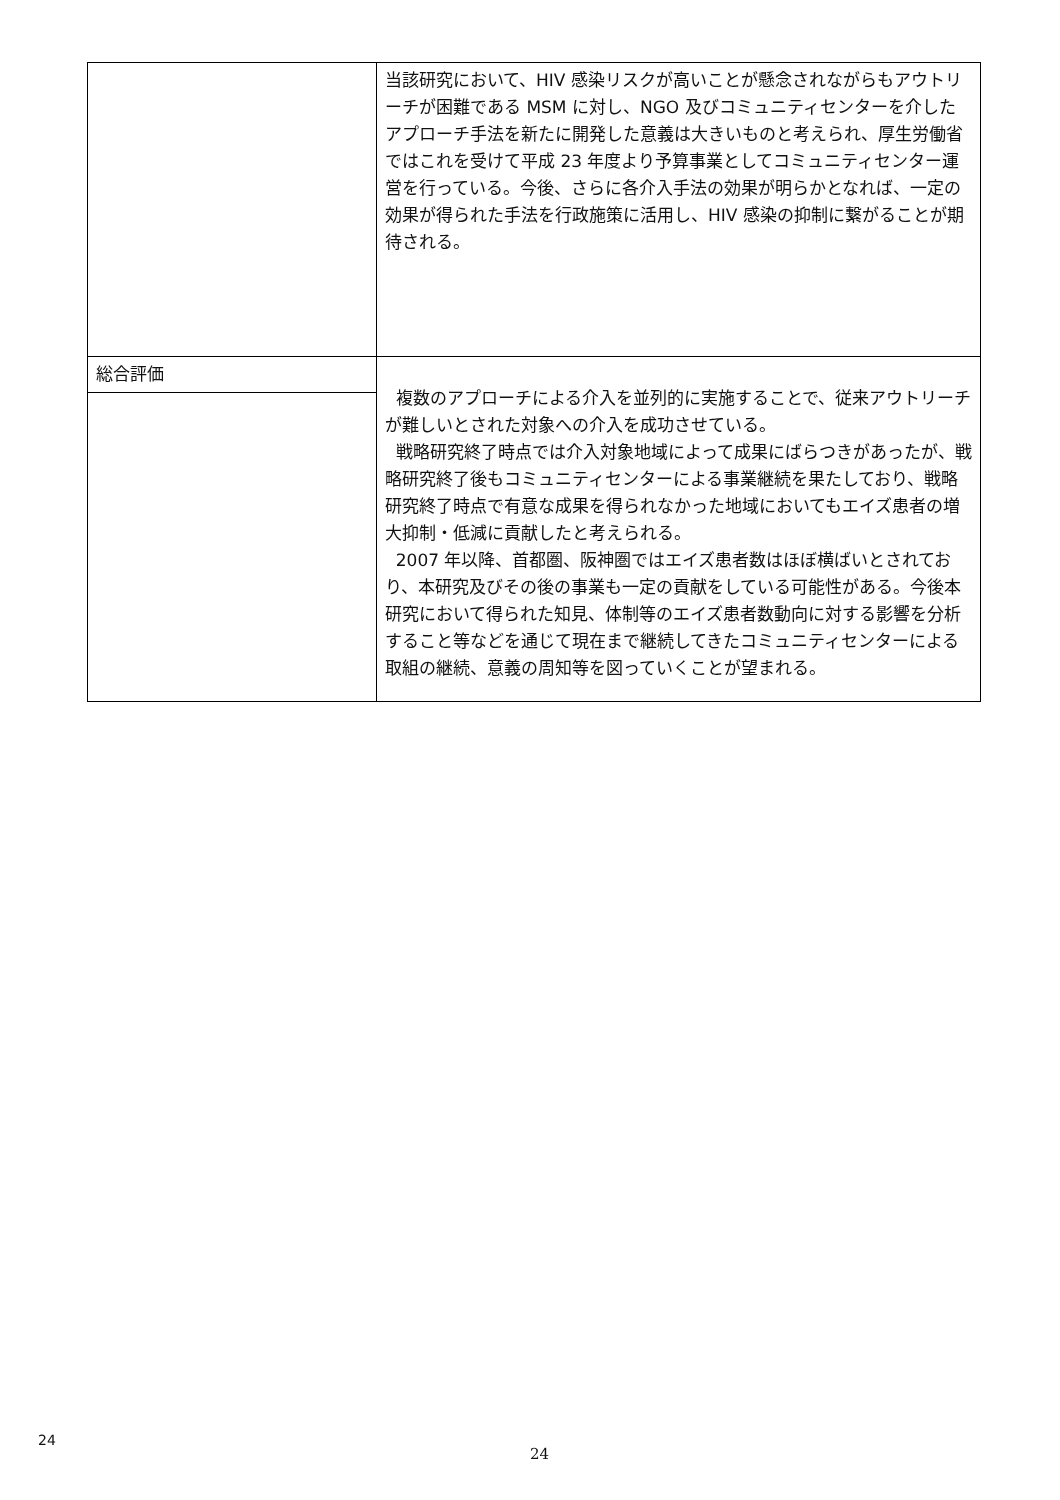| | 当該研究において、HIV 感染リスクが高いことが懸念されながらもアウトリーチが困難である MSM に対し、NGO 及びコミュニティセンターを介したアプローチ手法を新たに開発した意義は大きいものと考えられ、厚生労働省ではこれを受けて平成 23 年度より予算事業としてコミュニティセンター運営を行っている。今後、さらに各介入手法の効果が明らかとなれば、一定の効果が得られた手法を行政施策に活用し、HIV 感染の抑制に繋がることが期待される。 |
| 総合評価 | 複数のアプローチによる介入を並列的に実施することで、従来アウトリーチが難しいとされた対象への介入を成功させている。 戦略研究終了時点では介入対象地域によって成果にばらつきがあったが、戦略研究終了後もコミュニティセンターによる事業継続を果たしており、戦略研究終了時点で有意な成果を得られなかった地域においてもエイズ患者の増大抑制・低減に貢献したと考えられる。 2007 年以降、首都圏、阪神圏ではエイズ患者数はほぼ横ばいとされており、本研究及びその後の事業も一定の貢献をしている可能性がある。今後本研究において得られた知見、体制等のエイズ患者数動向に対する影響を分析すること等などを通じて現在まで継続してきたコミュニティセンターによる取組の継続、意義の周知等を図っていくことが望まれる。 |
24
24